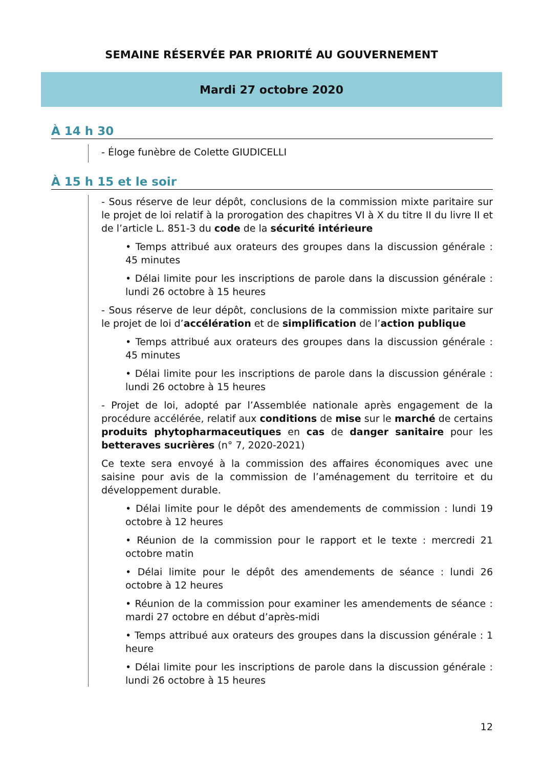SEMAINE RÉSERVÉE PAR PRIORITÉ AU GOUVERNEMENT
Mardi 27 octobre 2020
À 14 h 30
- Éloge funèbre de Colette GIUDICELLI
À 15 h 15 et le soir
- Sous réserve de leur dépôt, conclusions de la commission mixte paritaire sur le projet de loi relatif à la prorogation des chapitres VI à X du titre II du livre II et de l’article L. 851-3 du code de la sécurité intérieure
• Temps attribué aux orateurs des groupes dans la discussion générale : 45 minutes
• Délai limite pour les inscriptions de parole dans la discussion générale : lundi 26 octobre à 15 heures
- Sous réserve de leur dépôt, conclusions de la commission mixte paritaire sur le projet de loi d’accélération et de simplification de l’action publique
• Temps attribué aux orateurs des groupes dans la discussion générale : 45 minutes
• Délai limite pour les inscriptions de parole dans la discussion générale : lundi 26 octobre à 15 heures
- Projet de loi, adopté par l’Assemblée nationale après engagement de la procédure accélérée, relatif aux conditions de mise sur le marché de certains produits phytopharmaceutiques en cas de danger sanitaire pour les betteraves sucrières (n° 7, 2020-2021)
Ce texte sera envoyé à la commission des affaires économiques avec une saisine pour avis de la commission de l’aménagement du territoire et du développement durable.
• Délai limite pour le dépôt des amendements de commission : lundi 19 octobre à 12 heures
• Réunion de la commission pour le rapport et le texte : mercredi 21 octobre matin
• Délai limite pour le dépôt des amendements de séance : lundi 26 octobre à 12 heures
• Réunion de la commission pour examiner les amendements de séance : mardi 27 octobre en début d’après-midi
• Temps attribué aux orateurs des groupes dans la discussion générale : 1 heure
• Délai limite pour les inscriptions de parole dans la discussion générale : lundi 26 octobre à 15 heures
12